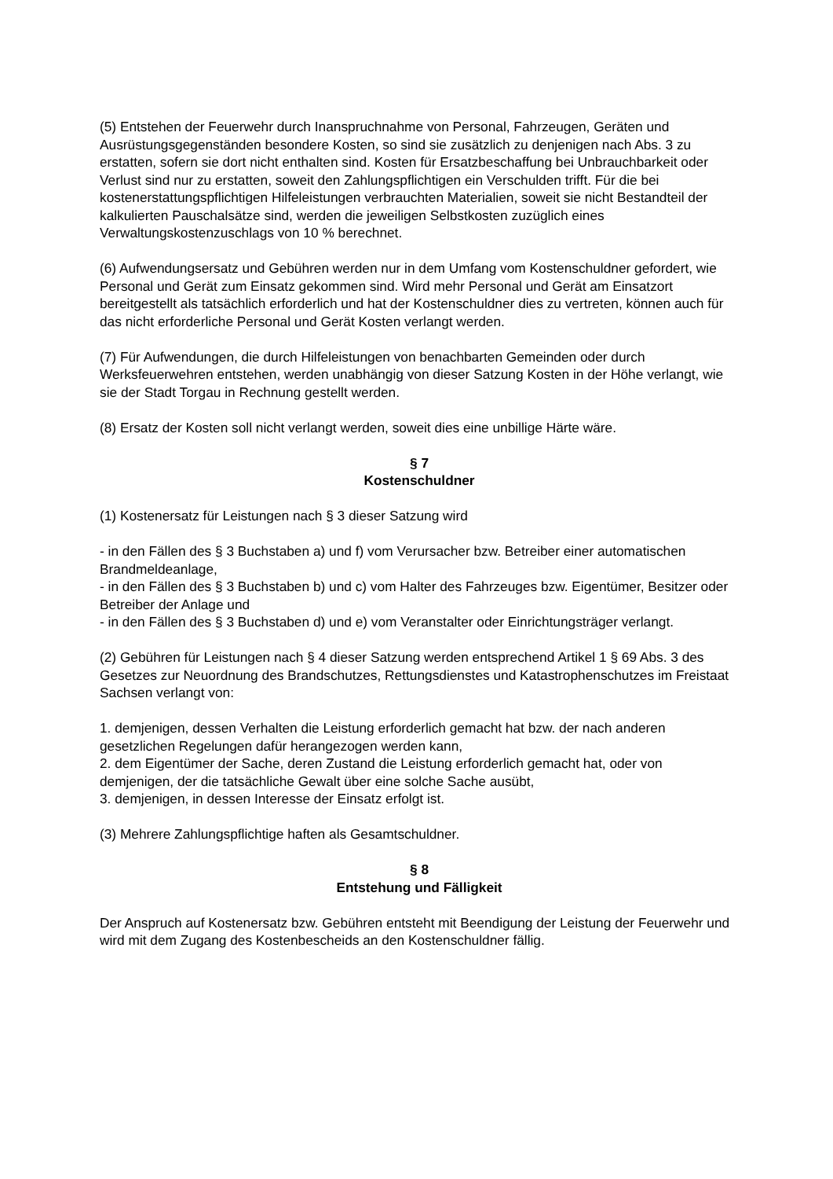(5) Entstehen der Feuerwehr durch Inanspruchnahme von Personal, Fahrzeugen, Geräten und Ausrüstungsgegenständen besondere Kosten, so sind sie zusätzlich zu denjenigen nach Abs. 3 zu erstatten, sofern sie dort nicht enthalten sind. Kosten für Ersatzbeschaffung bei Unbrauchbarkeit oder Verlust sind nur zu erstatten, soweit den Zahlungspflichtigen ein Verschulden trifft. Für die bei kostenerstattungspflichtigen Hilfeleistungen verbrauchten Materialien, soweit sie nicht Bestandteil der kalkulierten Pauschalsätze sind, werden die jeweiligen Selbstkosten zuzüglich eines Verwaltungskostenzuschlags von 10 % berechnet.
(6) Aufwendungsersatz und Gebühren werden nur in dem Umfang vom Kostenschuldner gefordert, wie Personal und Gerät zum Einsatz gekommen sind. Wird mehr Personal und Gerät am Einsatzort bereitgestellt als tatsächlich erforderlich und hat der Kostenschuldner dies zu vertreten, können auch für das nicht erforderliche Personal und Gerät Kosten verlangt werden.
(7) Für Aufwendungen, die durch Hilfeleistungen von benachbarten Gemeinden oder durch Werksfeuerwehren entstehen, werden unabhängig von dieser Satzung Kosten in der Höhe verlangt, wie sie der Stadt Torgau in Rechnung gestellt werden.
(8) Ersatz der Kosten soll nicht verlangt werden, soweit dies eine unbillige Härte wäre.
§ 7
Kostenschuldner
(1) Kostenersatz für Leistungen nach § 3 dieser Satzung wird
- in den Fällen des § 3 Buchstaben a) und f) vom Verursacher bzw. Betreiber einer automatischen Brandmeldeanlage,
- in den Fällen des § 3 Buchstaben b) und c) vom Halter des Fahrzeuges bzw. Eigentümer, Besitzer oder Betreiber der Anlage und
- in den Fällen des § 3 Buchstaben d) und e) vom Veranstalter oder Einrichtungsträger verlangt.
(2) Gebühren für Leistungen nach § 4 dieser Satzung werden entsprechend Artikel 1 § 69 Abs. 3 des Gesetzes zur Neuordnung des Brandschutzes, Rettungsdienstes und Katastrophenschutzes im Freistaat Sachsen verlangt von:
1. demjenigen, dessen Verhalten die Leistung erforderlich gemacht hat bzw. der nach anderen gesetzlichen Regelungen dafür herangezogen werden kann,
2. dem Eigentümer der Sache, deren Zustand die Leistung erforderlich gemacht hat, oder von demjenigen, der die tatsächliche Gewalt über eine solche Sache ausübt,
3. demjenigen, in dessen Interesse der Einsatz erfolgt ist.
(3) Mehrere Zahlungspflichtige haften als Gesamtschuldner.
§ 8
Entstehung und Fälligkeit
Der Anspruch auf Kostenersatz bzw. Gebühren entsteht mit Beendigung der Leistung der Feuerwehr und wird mit dem Zugang des Kostenbescheids an den Kostenschuldner fällig.